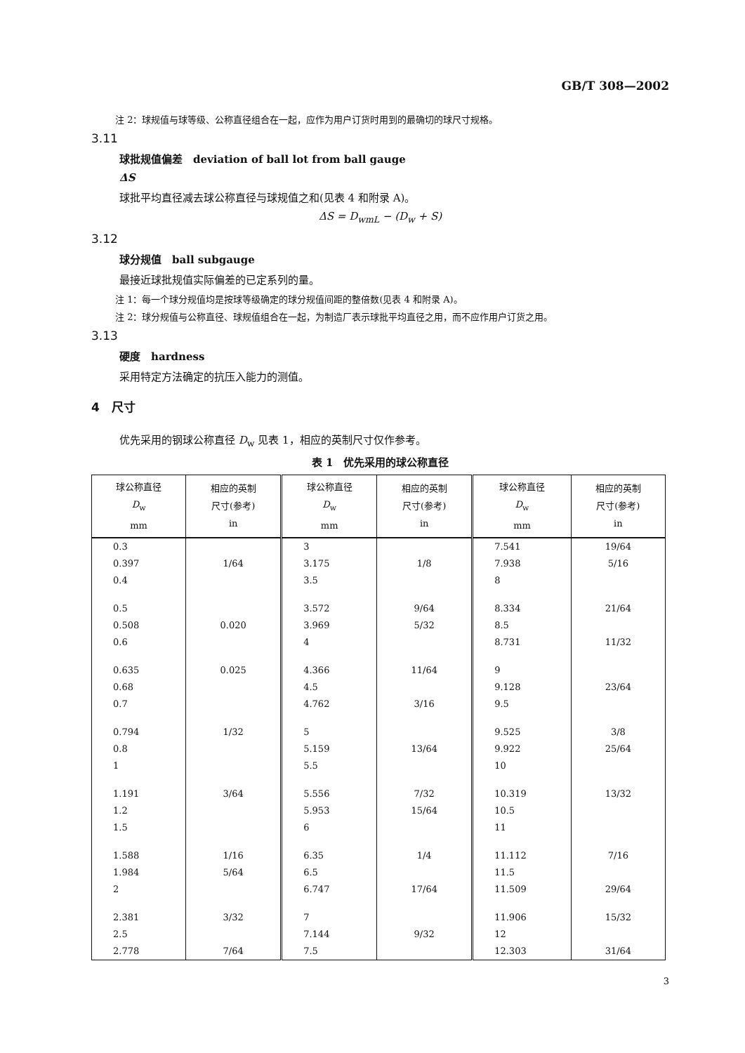GB/T 308—2002
注 2：球规值与球等级、公称直径组合在一起，应作为用户订货时用到的最确切的球尺寸规格。
3.11
球批规值偏差　deviation of ball lot from ball gauge
ΔS
球批平均直径减去球公称直径与球规值之和(见表 4 和附录 A)。
ΔS = D<sub>wmL</sub> − (D<sub>w</sub> + S)
3.12
球分规值　ball subgauge
最接近球批规值实际偏差的已定系列的量。
注 1：每一个球分规值均是按球等级确定的球分规值间距的整倍数(见表 4 和附录 A)。
注 2：球分规值与公称直径、球规值组合在一起，为制造厂表示球批平均直径之用，而不应作用户订货之用。
3.13
硬度　hardness
采用特定方法确定的抗压入能力的测值。
4　尺寸
优先采用的钢球公称直径 D<sub>w</sub> 见表 1，相应的英制尺寸仅作参考。
表 1　优先采用的球公称直径
| 球公称直径 D<sub>w</sub> mm | 相应的英制 尺寸(参考) in | 球公称直径 D<sub>w</sub> mm | 相应的英制 尺寸(参考) in | 球公称直径 D<sub>w</sub> mm | 相应的英制 尺寸(参考) in |
| --- | --- | --- | --- | --- | --- |
| 0.3 | | 3 | | 7.541 | 19/64 |
| 0.397 | 1/64 | 3.175 | 1/8 | 7.938 | 5/16 |
| 0.4 | | 3.5 | | 8 | |
| 0.5 | | 3.572 | 9/64 | 8.334 | 21/64 |
| 0.508 | 0.020 | 3.969 | 5/32 | 8.5 | |
| 0.6 | | 4 | | 8.731 | 11/32 |
| 0.635 | 0.025 | 4.366 | 11/64 | 9 | |
| 0.68 | | 4.5 | | 9.128 | 23/64 |
| 0.7 | | 4.762 | 3/16 | 9.5 | |
| 0.794 | 1/32 | 5 | | 9.525 | 3/8 |
| 0.8 | | 5.159 | 13/64 | 9.922 | 25/64 |
| 1 | | 5.5 | | 10 | |
| 1.191 | 3/64 | 5.556 | 7/32 | 10.319 | 13/32 |
| 1.2 | | 5.953 | 15/64 | 10.5 | |
| 1.5 | | 6 | | 11 | |
| 1.588 | 1/16 | 6.35 | 1/4 | 11.112 | 7/16 |
| 1.984 | 5/64 | 6.5 | | 11.5 | |
| 2 | | 6.747 | 17/64 | 11.509 | 29/64 |
| 2.381 | 3/32 | 7 | | 11.906 | 15/32 |
| 2.5 | | 7.144 | 9/32 | 12 | |
| 2.778 | 7/64 | 7.5 | | 12.303 | 31/64 |
3